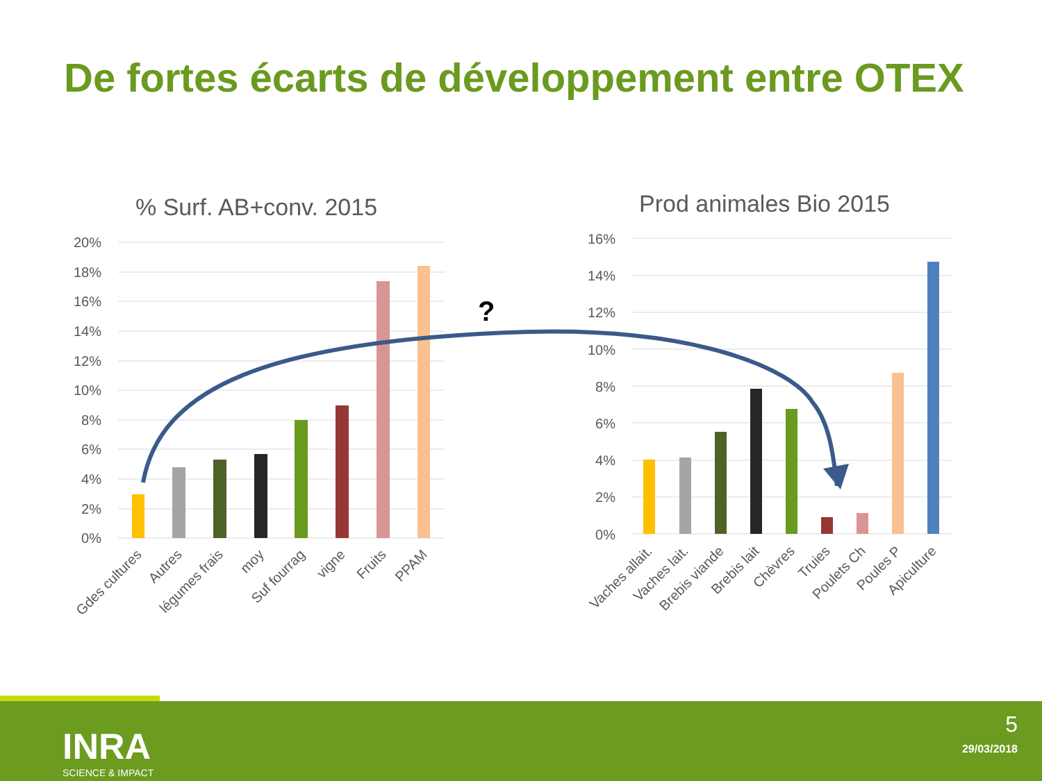De fortes écarts de développement entre OTEX
% Surf. AB+conv. 2015
20%
18%
16%
14%
12%
10%
8%
6%
4%
2%
0%
Gdes cultures
Autres
légumes frais
moy
Suf fourrag
vigne
Fruits
PPAM
Prod animales Bio 2015
16%
14%
12%
10%
8%
6%
4%
2%
0%
Vaches allait.
Vaches lait.
Brebis viande
Brebis lait
Chèvres
Truies
Poulets Ch
Poules P
Apiculture
?
INRA
SCIENCE & IMPACT
5
29/03/2018